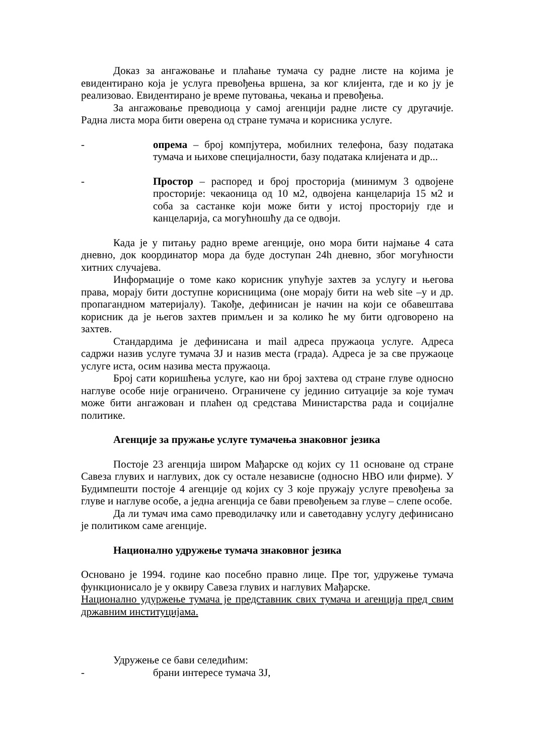Доказ за ангажовање и плаћање тумача су радне листе на којима је евидентирано која је услуга превођења вршена, за ког клијента, где и ко ју је реализовао. Евидентирано је време путовања, чекања и превођења.
За ангажовање преводиоца у самој агенцији радне листе су другачије. Радна листа мора бити оверена од стране тумача и корисника услуге.
- опрема – број компјутера, мобилних телефона, базу података тумача и њихове специјалности, базу података клијената и др...
- Простор – распоред и број просторија (минимум 3 одвојене просторије: чекаоница од 10 м2, одвојена канцеларија 15 м2 и соба за састанке који може бити у истој просторију где и канцеларија, са могућношћу да се одвоји.
Када је у питању радно време агенције, оно мора бити најмање 4 сата дневно, док координатор мора да буде доступан 24h дневно, због могућности хитних случајева.
Информације о томе како корисник упућује захтев за услугу и његова права, морају бити доступне корисницима (оне морају бити на web site –у и др. пропагандном материјалу). Такође, дефинисан је начин на који се обавештава корисник да је његов захтев примљен и за колико ће му бити одговорено на захтев.
Стандардима је дефинисана и mail адреса пружаоца услуге. Адреса садржи назив услуге тумача ЗЈ и назив места (града). Адреса је за све пружаоце услуге иста, осим назива места пружаоца.
Број сати коришћења услуге, као ни број захтева од стране глуве односно наглуве особе није ограничено. Ограничене су јединио ситуације за које тумач може бити ангажован и плаћен од средстава Министарства рада и социјалне политике.
Агенције за пружање услуге тумачења знаковног језика
Постоје 23 агенција широм Мађарске од којих су 11 основане од стране Савеза глувих и наглувих, док су остале независне (односно НВО или фирме). У Будимпешти постоје 4 агенције од којих су 3 које пружају услуге превођења за глуве и наглуве особе, а једна агенција се бави превођењем за глуве – слепе особе.
Да ли тумач има само преводилачку или и саветодавну услугу дефинисано је политиком саме агенције.
Национално удружење тумача знаковног језика
Основано је 1994. године као посебно правно лице. Пре тог, удружење тумача функционисало је у оквиру Савеза глувих и наглувих Мађарске.
Национално удуржење тумача је представник свих тумача и агенција пред свим државним институцијама.
Удружење се бави селедићим:
- брани интересе тумача ЗЈ,